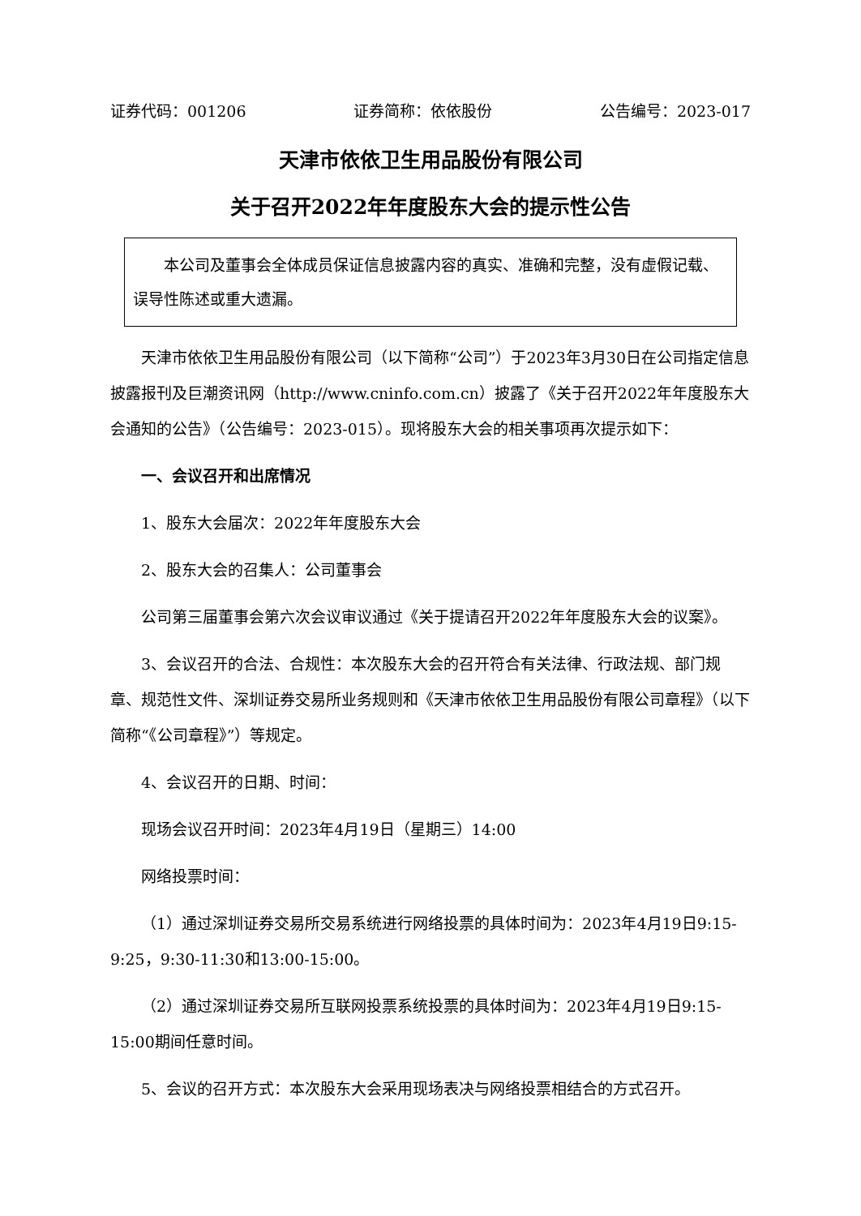证券代码：001206 证券简称：依依股份 公告编号：2023-017
天津市依依卫生用品股份有限公司
关于召开2022年年度股东大会的提示性公告
本公司及董事会全体成员保证信息披露内容的真实、准确和完整，没有虚假记载、误导性陈述或重大遗漏。
天津市依依卫生用品股份有限公司（以下简称“公司”）于2023年3月30日在公司指定信息披露报刊及巨潮资讯网（http://www.cninfo.com.cn）披露了《关于召开2022年年度股东大会通知的公告》（公告编号：2023-015）。现将股东大会的相关事项再次提示如下：
一、会议召开和出席情况
1、股东大会届次：2022年年度股东大会
2、股东大会的召集人：公司董事会
公司第三届董事会第六次会议审议通过《关于提请召开2022年年度股东大会的议案》。
3、会议召开的合法、合规性：本次股东大会的召开符合有关法律、行政法规、部门规章、规范性文件、深圳证券交易所业务规则和《天津市依依卫生用品股份有限公司章程》（以下简称“《公司章程》”）等规定。
4、会议召开的日期、时间：
现场会议召开时间：2023年4月19日（星期三）14:00
网络投票时间：
（1）通过深圳证券交易所交易系统进行网络投票的具体时间为：2023年4月19日9:15-9:25，9:30-11:30和13:00-15:00。
（2）通过深圳证券交易所互联网投票系统投票的具体时间为：2023年4月19日9:15-15:00期间任意时间。
5、会议的召开方式：本次股东大会采用现场表决与网络投票相结合的方式召开。